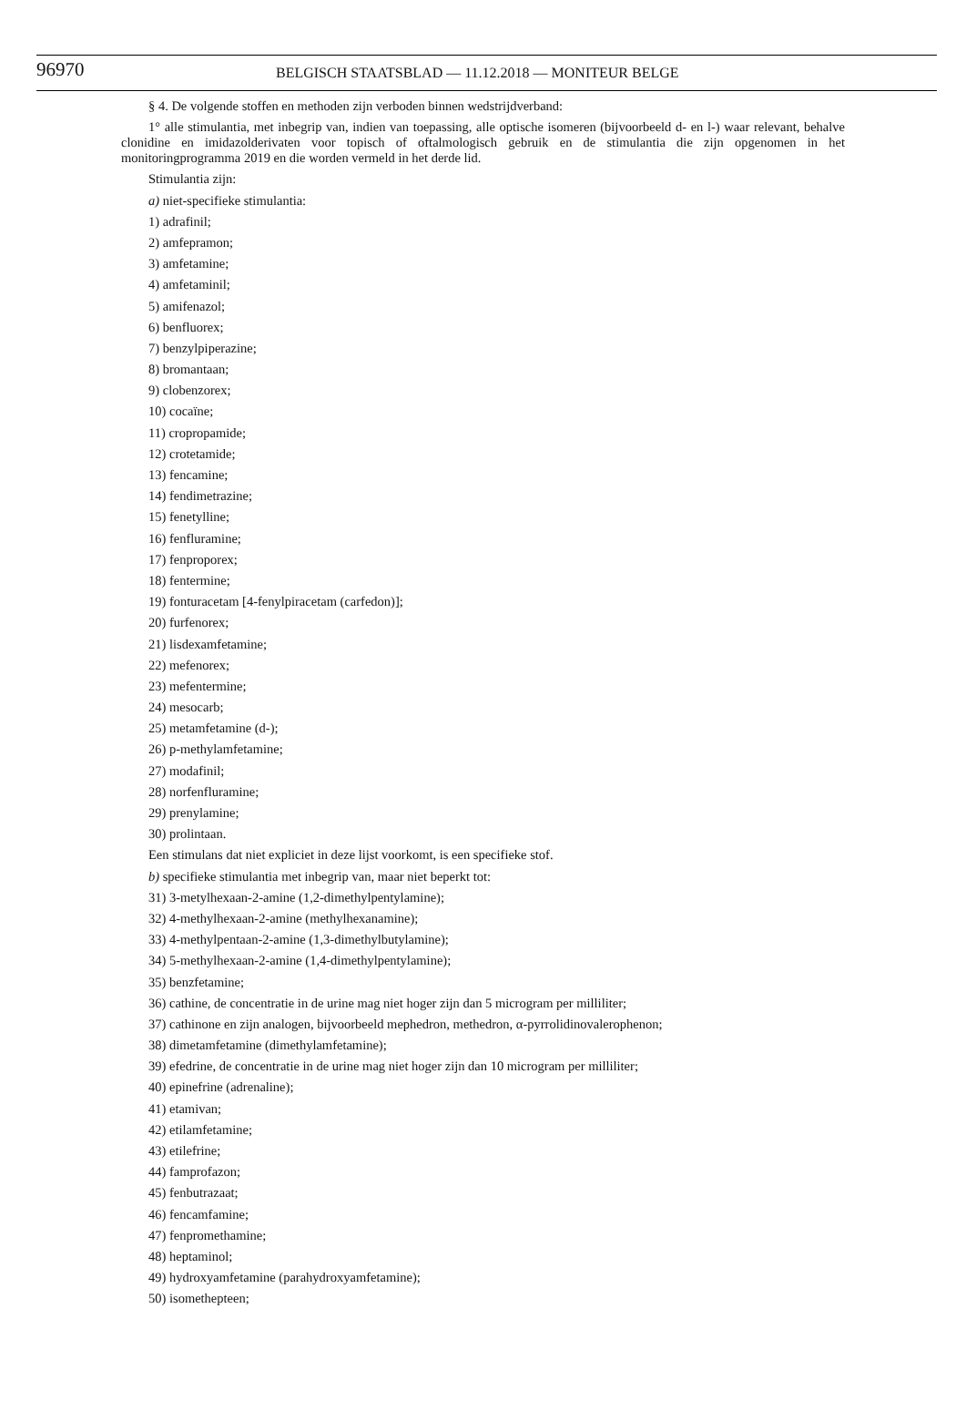96970 BELGISCH STAATSBLAD — 11.12.2018 — MONITEUR BELGE
§ 4. De volgende stoffen en methoden zijn verboden binnen wedstrijdverband:
1° alle stimulantia, met inbegrip van, indien van toepassing, alle optische isomeren (bijvoorbeeld d- en l-) waar relevant, behalve clonidine en imidazolderivaten voor topisch of oftalmologisch gebruik en de stimulantia die zijn opgenomen in het monitoringprogramma 2019 en die worden vermeld in het derde lid.
Stimulantia zijn:
a) niet-specifieke stimulantia:
1) adrafinil;
2) amfepramon;
3) amfetamine;
4) amfetaminil;
5) amifenazol;
6) benfluorex;
7) benzylpiperazine;
8) bromantaan;
9) clobenzorex;
10) cocaïne;
11) cropropamide;
12) crotetamide;
13) fencamine;
14) fendimetrazine;
15) fenetylline;
16) fenfluramine;
17) fenproporex;
18) fentermine;
19) fonturacetam [4-fenylpiracetam (carfedon)];
20) furfenorex;
21) lisdexamfetamine;
22) mefenorex;
23) mefentermine;
24) mesocarb;
25) metamfetamine (d-);
26) p-methylamfetamine;
27) modafinil;
28) norfenfluramine;
29) prenylamine;
30) prolintaan.
Een stimulans dat niet expliciet in deze lijst voorkomt, is een specifieke stof.
b) specifieke stimulantia met inbegrip van, maar niet beperkt tot:
31) 3-metylhexaan-2-amine (1,2-dimethylpentylamine);
32) 4-methylhexaan-2-amine (methylhexanamine);
33) 4-methylpentaan-2-amine (1,3-dimethylbutylamine);
34) 5-methylhexaan-2-amine (1,4-dimethylpentylamine);
35) benzfetamine;
36) cathine, de concentratie in de urine mag niet hoger zijn dan 5 microgram per milliliter;
37) cathinone en zijn analogen, bijvoorbeeld mephedron, methedron, α-pyrrolidinovalerophenon;
38) dimetamfetamine (dimethylamfetamine);
39) efedrine, de concentratie in de urine mag niet hoger zijn dan 10 microgram per milliliter;
40) epinefrine (adrenaline);
41) etamivan;
42) etilamfetamine;
43) etilefrine;
44) famprofazon;
45) fenbutrazaat;
46) fencamfamine;
47) fenpromethamine;
48) heptaminol;
49) hydroxyamfetamine (parahydroxyamfetamine);
50) isomethepteen;